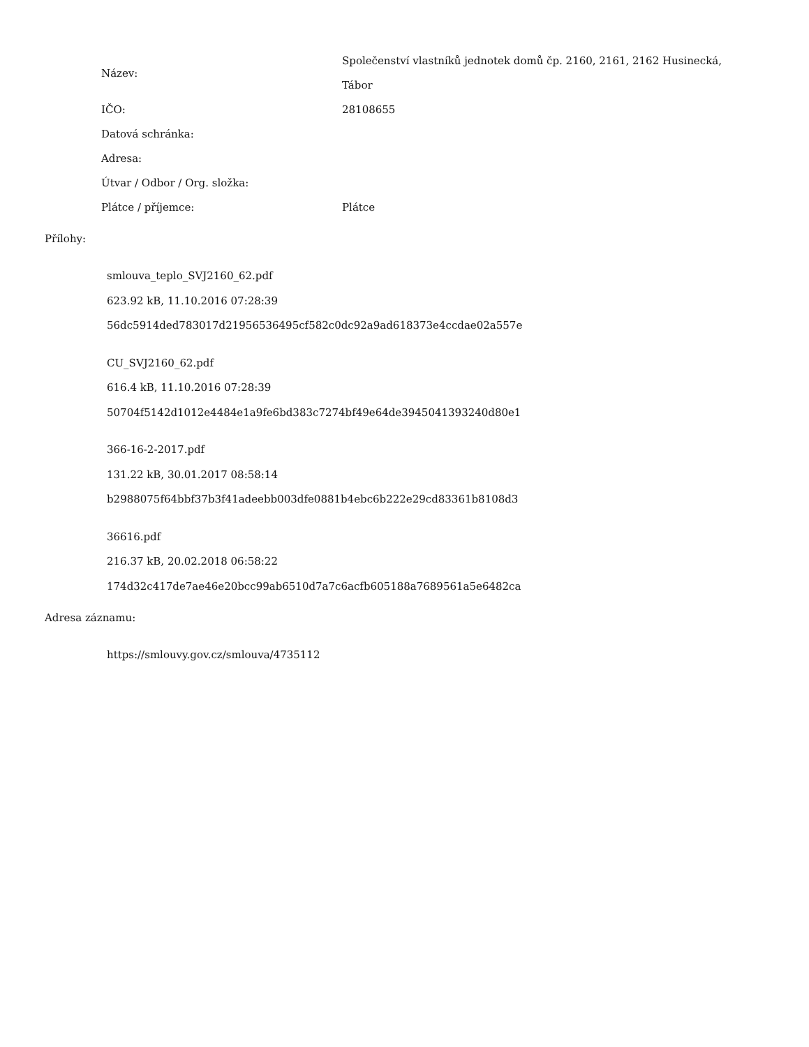| Název: | Společenství vlastníků jednotek domů čp. 2160, 2161, 2162 Husinecká, Tábor |
| IČO: | 28108655 |
| Datová schránka: | |
| Adresa: | |
| Útvar / Odbor / Org. složka: | |
| Plátce / příjemce: | Plátce |
Přílohy:
smlouva_teplo_SVJ2160_62.pdf
623.92 kB, 11.10.2016 07:28:39
56dc5914ded783017d21956536495cf582c0dc92a9ad618373e4ccdae02a557e
CU_SVJ2160_62.pdf
616.4 kB, 11.10.2016 07:28:39
50704f5142d1012e4484e1a9fe6bd383c7274bf49e64de3945041393240d80e1
366-16-2-2017.pdf
131.22 kB, 30.01.2017 08:58:14
b2988075f64bbf37b3f41adeebb003dfe0881b4ebc6b222e29cd83361b8108d3
36616.pdf
216.37 kB, 20.02.2018 06:58:22
174d32c417de7ae46e20bcc99ab6510d7a7c6acfb605188a7689561a5e6482ca
Adresa záznamu:
https://smlouvy.gov.cz/smlouva/4735112